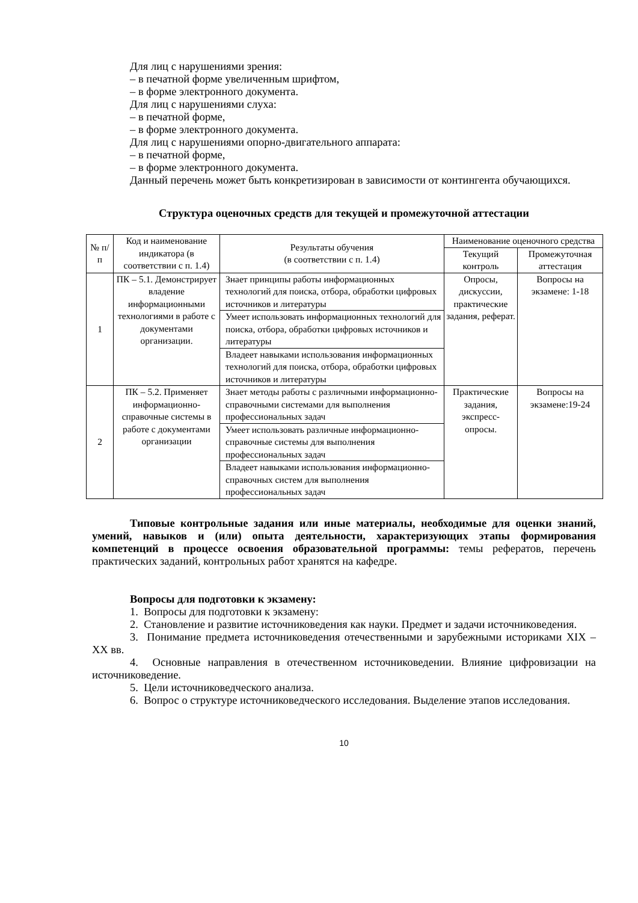Для лиц с нарушениями зрения:
– в печатной форме увеличенным шрифтом,
– в форме электронного документа.
Для лиц с нарушениями слуха:
– в печатной форме,
– в форме электронного документа.
Для лиц с нарушениями опорно-двигательного аппарата:
– в печатной форме,
– в форме электронного документа.
Данный перечень может быть конкретизирован в зависимости от контингента обучающихся.
Структура оценочных средств для текущей и промежуточной аттестации
| № п/п | Код и наименование индикатора (в соответствии с п. 1.4) | Результаты обучения (в соответствии с п. 1.4) | Наименование оценочного средства | |
| --- | --- | --- | --- | --- |
| | | | Текущий контроль | Промежуточная аттестация |
| 1 | ПК – 5.1. Демонстрирует владение информационными технологиями в работе с документами организации. | Знает принципы работы информационных технологий для поиска, отбора, обработки цифровых источников и литературы | Опросы, дискуссии, практические задания, реферат. | Вопросы на экзамене: 1-18 |
| | | Умеет использовать информационных технологий для поиска, отбора, обработки цифровых источников и литературы | | |
| | | Владеет навыками использования информационных технологий для поиска, отбора, обработки цифровых источников и литературы | | |
| 2 | ПК – 5.2. Применяет информационно-справочные системы в работе с документами организации | Знает методы работы с различными информационно-справочными системами для выполнения профессиональных задач | Практические задания, экспресс-опросы. | Вопросы на экзамене:19-24 |
| | | Умеет использовать различные информационно-справочные системы для выполнения профессиональных задач | | |
| | | Владеет навыками использования информационно-справочных систем для выполнения профессиональных задач | | |
Типовые контрольные задания или иные материалы, необходимые для оценки знаний, умений, навыков и (или) опыта деятельности, характеризующих этапы формирования компетенций в процессе освоения образовательной программы: темы рефератов, перечень практических заданий, контрольных работ хранятся на кафедре.
Вопросы для подготовки к экзамену:
1. Вопросы для подготовки к экзамену:
2. Становление и развитие источниковедения как науки. Предмет и задачи источниковедения.
3. Понимание предмета источниковедения отечественными и зарубежными историками XIX – XX вв.
4. Основные направления в отечественном источниковедении. Влияние цифровизации на источниковедение.
5. Цели источниковедческого анализа.
6. Вопрос о структуре источниковедческого исследования. Выделение этапов исследования.
10